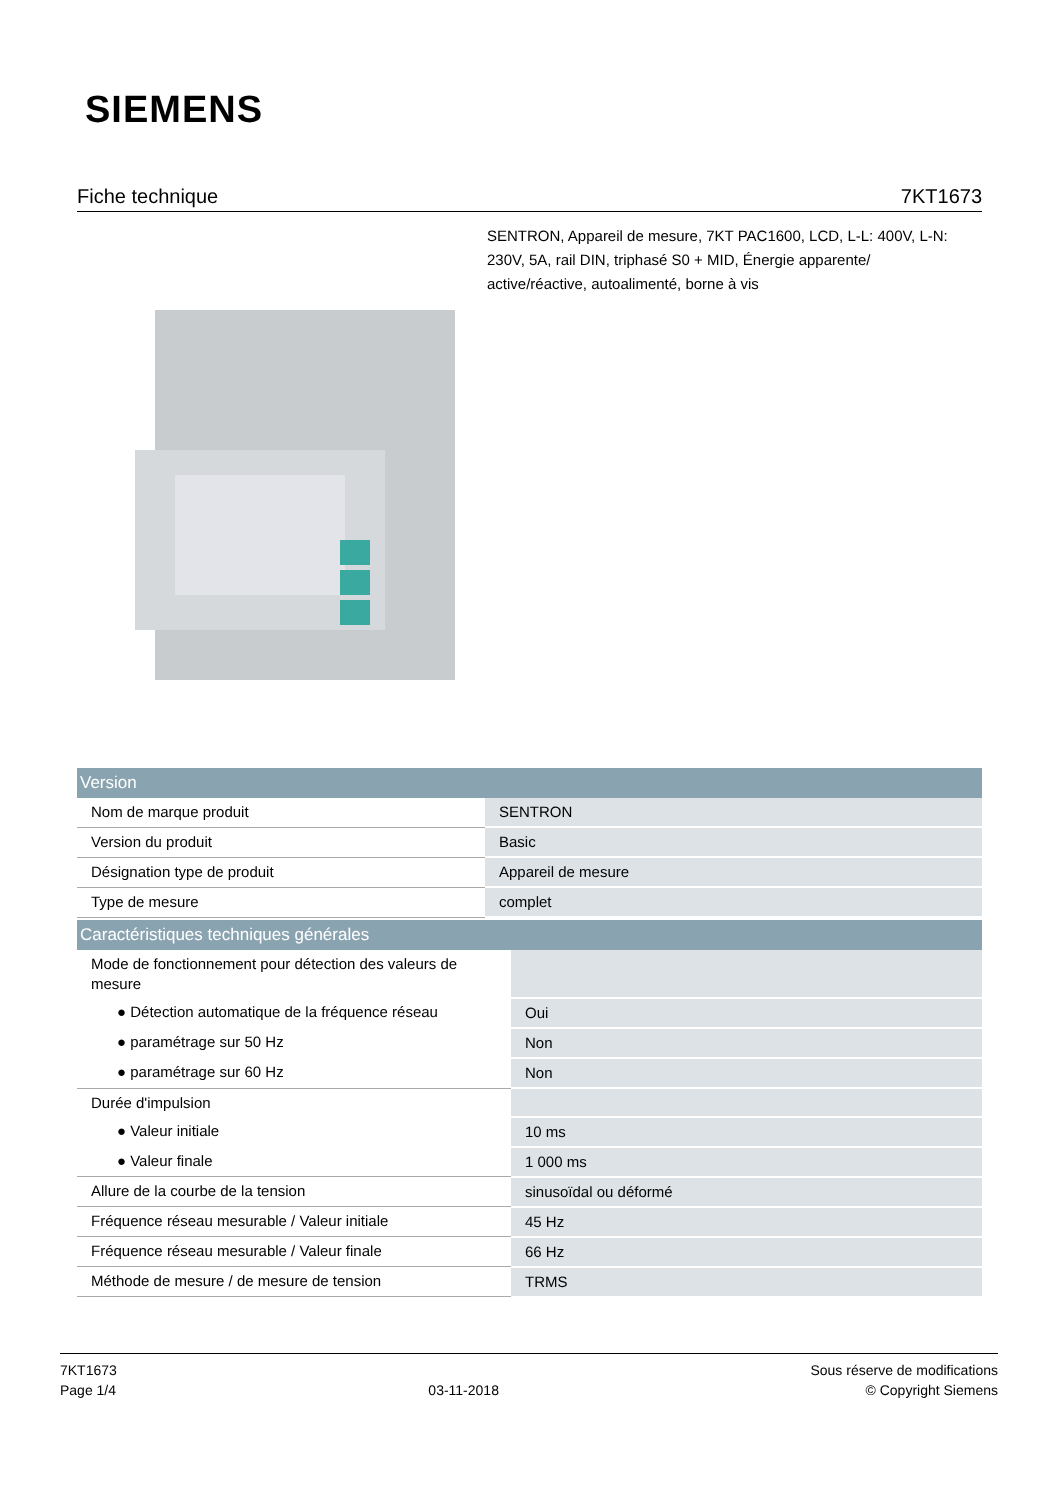SIEMENS
Fiche technique 7KT1673
SENTRON, Appareil de mesure, 7KT PAC1600, LCD, L-L: 400V, L-N: 230V, 5A, rail DIN, triphasé S0 + MID, Énergie apparente/ active/réactive, autoalimenté, borne à vis
| Version | |
| --- | --- |
| Nom de marque produit | SENTRON |
| Version du produit | Basic |
| Désignation type de produit | Appareil de mesure |
| Type de mesure | complet |
| Caractéristiques techniques générales | |
| --- | --- |
| Mode de fonctionnement pour détection des valeurs de mesure | |
| ● Détection automatique de la fréquence réseau | Oui |
| ● paramétrage sur 50 Hz | Non |
| ● paramétrage sur 60 Hz | Non |
| Durée d'impulsion | |
| ● Valeur initiale | 10 ms |
| ● Valeur finale | 1 000 ms |
| Allure de la courbe de la tension | sinusoïdal ou déformé |
| Fréquence réseau mesurable / Valeur initiale | 45 Hz |
| Fréquence réseau mesurable / Valeur finale | 66 Hz |
| Méthode de mesure / de mesure de tension | TRMS |
7KT1673
Page 1/4
03-11-2018
Sous réserve de modifications
© Copyright Siemens